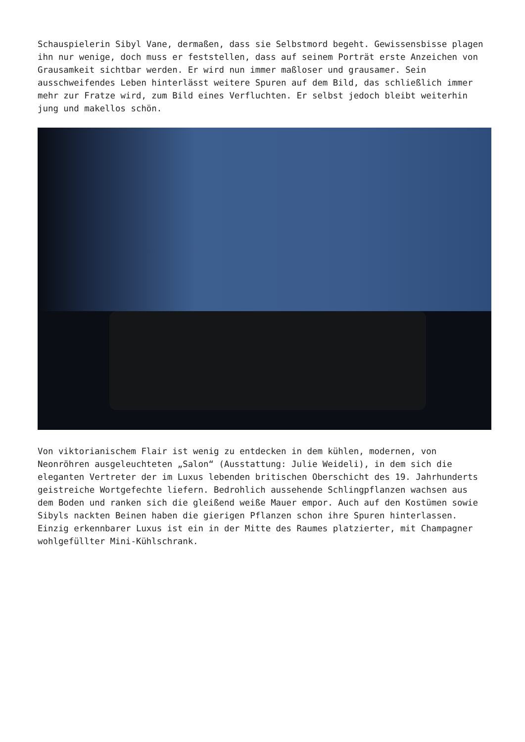Schauspielerin Sibyl Vane, dermaßen, dass sie Selbstmord begeht. Gewissensbisse plagen ihn nur wenige, doch muss er feststellen, dass auf seinem Porträt erste Anzeichen von Grausamkeit sichtbar werden. Er wird nun immer maßloser und grausamer. Sein ausschweifendes Leben hinterlässt weitere Spuren auf dem Bild, das schließlich immer mehr zur Fratze wird, zum Bild eines Verfluchten. Er selbst jedoch bleibt weiterhin jung und makellos schön.
Von viktorianischem Flair ist wenig zu entdecken in dem kühlen, modernen, von Neonröhren ausgeleuchteten „Salon“ (Ausstattung: Julie Weideli), in dem sich die eleganten Vertreter der im Luxus lebenden britischen Oberschicht des 19. Jahrhunderts geistreiche Wortgefechte liefern. Bedrohlich aussehende Schlingpflanzen wachsen aus dem Boden und ranken sich die gleißend weiße Mauer empor. Auch auf den Kostümen sowie Sibyls nackten Beinen haben die gierigen Pflanzen schon ihre Spuren hinterlassen. Einzig erkennbarer Luxus ist ein in der Mitte des Raumes platzierter, mit Champagner wohlgefüllter Mini-Kühlschrank.